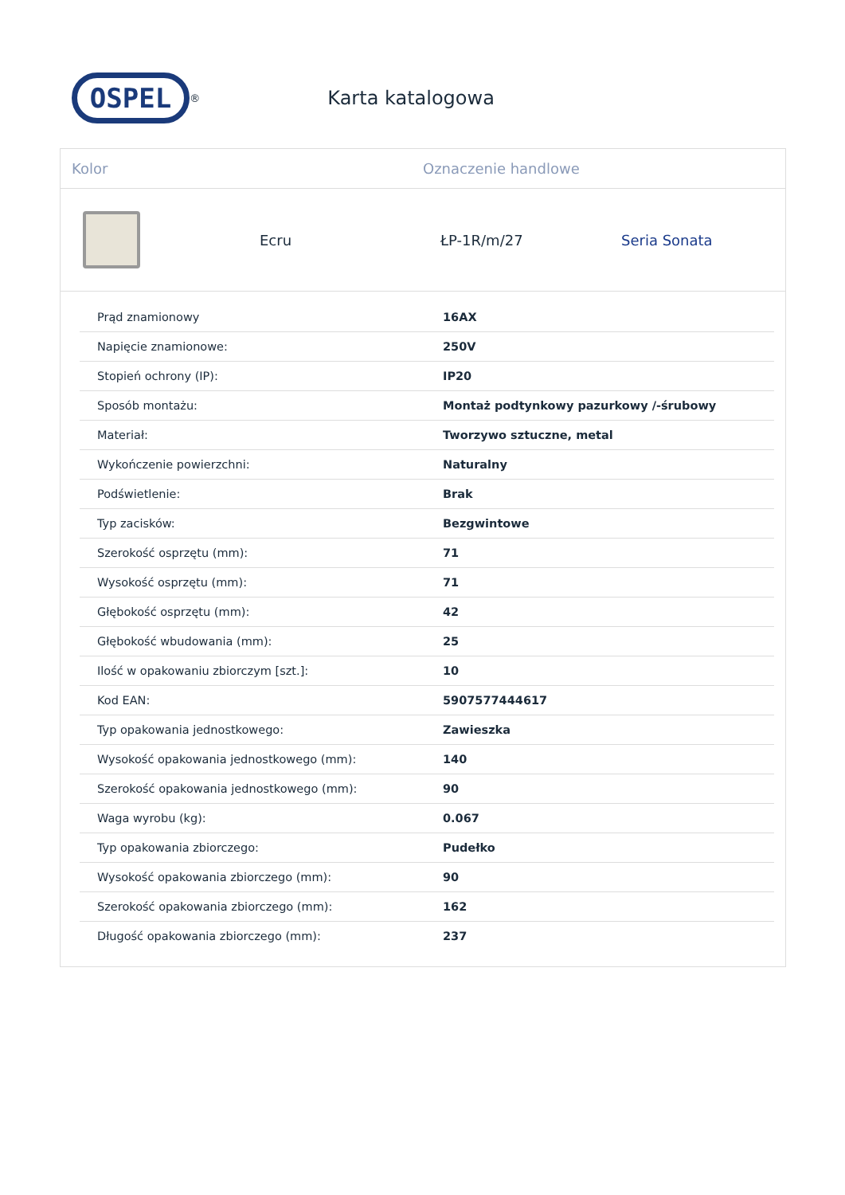OSPEL
<sup>®</sup>
Karta katalogowa
Kolor Oznaczenie handlowe
Ecru ŁP-1R/m/27 Seria Sonata
| Prąd znamionowy | 16AX |
| Napięcie znamionowe: | 250V |
| Stopień ochrony (IP): | IP20 |
| Sposób montażu: | Montaż podtynkowy pazurkowy /-śrubowy |
| Materiał: | Tworzywo sztuczne, metal |
| Wykończenie powierzchni: | Naturalny |
| Podświetlenie: | Brak |
| Typ zacisków: | Bezgwintowe |
| Szerokość osprzętu (mm): | 71 |
| Wysokość osprzętu (mm): | 71 |
| Głębokość osprzętu (mm): | 42 |
| Głębokość wbudowania (mm): | 25 |
| Ilość w opakowaniu zbiorczym [szt.]: | 10 |
| Kod EAN: | 5907577444617 |
| Typ opakowania jednostkowego: | Zawieszka |
| Wysokość opakowania jednostkowego (mm): | 140 |
| Szerokość opakowania jednostkowego (mm): | 90 |
| Waga wyrobu (kg): | 0.067 |
| Typ opakowania zbiorczego: | Pudełko |
| Wysokość opakowania zbiorczego (mm): | 90 |
| Szerokość opakowania zbiorczego (mm): | 162 |
| Długość opakowania zbiorczego (mm): | 237 |